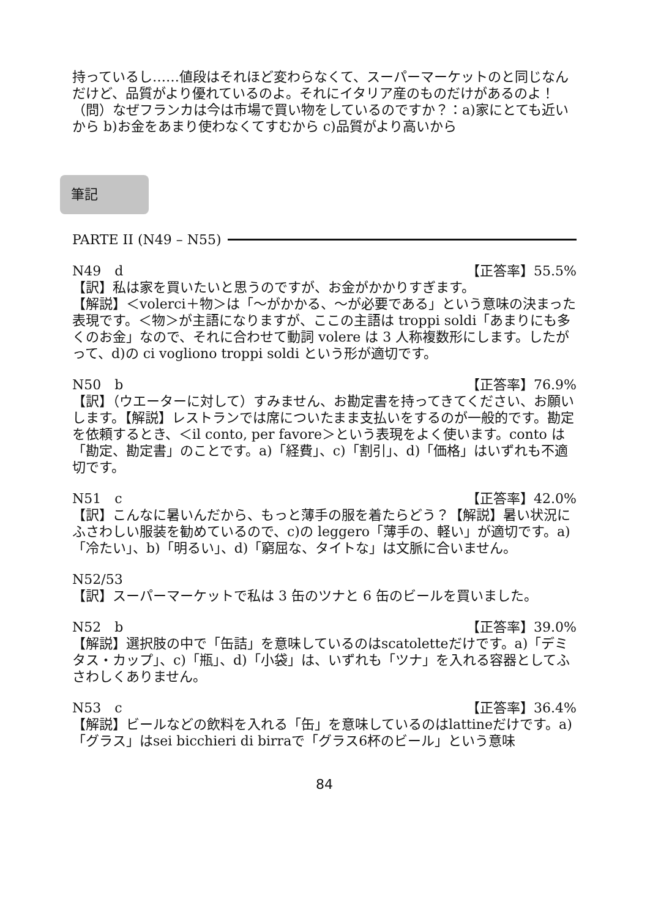持っているし……値段はそれほど変わらなくて、スーパーマーケットのと同じなんだけど、品質がより優れているのよ。それにイタリア産のものだけがあるのよ！
（問）なぜフランカは今は市場で買い物をしているのですか？：a)家にとても近いから b)お金をあまり使わなくてすむから c)品質がより高いから
筆記
PARTE II (N49 – N55)
N49　d 【正答率】55.5%
【訳】私は家を買いたいと思うのですが、お金がかかりすぎます。
【解説】＜volerci＋物＞は「～がかかる、～が必要である」という意味の決まった表現です。＜物＞が主語になりますが、ここの主語は troppi soldi「あまりにも多くのお金」なので、それに合わせて動詞 volere は 3 人称複数形にします。したがって、d)の ci vogliono troppi soldi という形が適切です。
N50　b 【正答率】76.9%
【訳】（ウエーターに対して）すみません、お勘定書を持ってきてください、お願いします。【解説】レストランでは席についたまま支払いをするのが一般的です。勘定を依頼するとき、＜il conto, per favore＞という表現をよく使います。conto は「勘定、勘定書」のことです。a)「経費」、c)「割引」、d)「価格」はいずれも不適切です。
N51　c 【正答率】42.0%
【訳】こんなに暑いんだから、もっと薄手の服を着たらどう？【解説】暑い状況にふさわしい服装を勧めているので、c)の leggero「薄手の、軽い」が適切です。a)「冷たい」、b)「明るい」、d)「窮屈な、タイトな」は文脈に合いません。
N52/53
【訳】スーパーマーケットで私は 3 缶のツナと 6 缶のビールを買いました。
N52　b 【正答率】39.0%
【解説】選択肢の中で「缶詰」を意味しているのはscatoletteだけです。a)「デミタス・カップ」、c)「瓶」、d)「小袋」は、いずれも「ツナ」を入れる容器としてふさわしくありません。
N53　c 【正答率】36.4%
【解説】ビールなどの飲料を入れる「缶」を意味しているのはlattineだけです。a)「グラス」はsei bicchieri di birraで「グラス6杯のビール」という意味
84